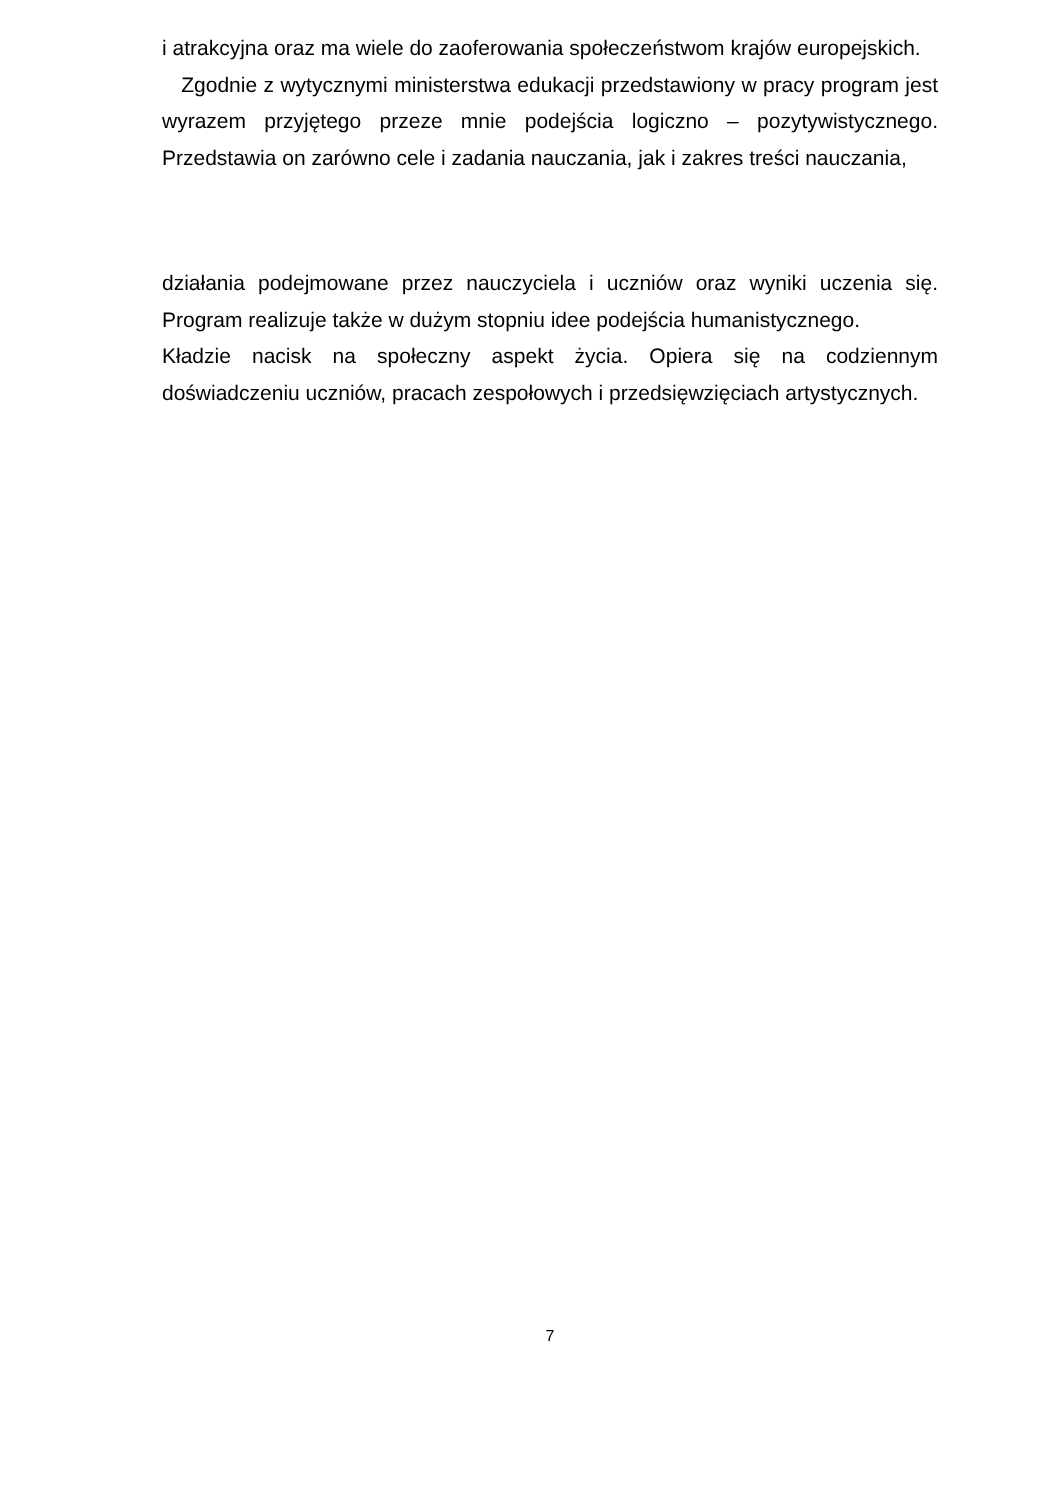i atrakcyjna oraz ma wiele do zaoferowania społeczeństwom krajów europejskich.
Zgodnie z wytycznymi ministerstwa edukacji przedstawiony w pracy program jest wyrazem przyjętego przeze mnie podejścia logiczno – pozytywistycznego. Przedstawia on zarówno cele i zadania nauczania, jak i zakres treści nauczania,
działania podejmowane przez nauczyciela i uczniów oraz wyniki uczenia się. Program realizuje także w dużym stopniu idee podejścia humanistycznego.
Kładzie nacisk na społeczny aspekt życia. Opiera się na codziennym doświadczeniu uczniów, pracach zespołowych i przedsięwzięciach artystycznych.
7